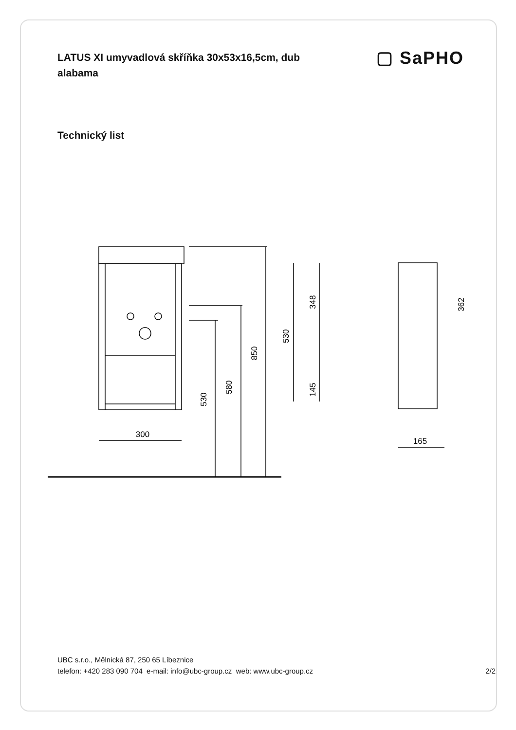LATUS XI umyvadlová skříňka 30x53x16,5cm, dub alabama
▢ SaPHO
Technický list
300
850
580
530
530
348
145
362
165
UBC s.r.o., Mělnická 87, 250 65 Líbeznice
telefon: +420 283 090 704 e-mail: info@ubc-group.cz web: www.ubc-group.cz
2/2